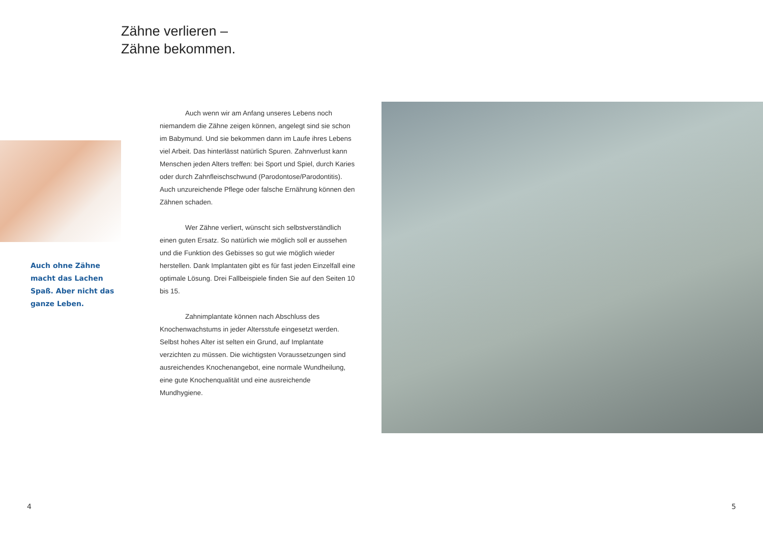Zähne verlieren –
Zähne bekommen.
Auch ohne Zähne macht das Lachen Spaß. Aber nicht das ganze Leben.
Auch wenn wir am Anfang unseres Lebens noch niemandem die Zähne zeigen können, angelegt sind sie schon im Babymund. Und sie bekommen dann im Laufe ihres Lebens viel Arbeit. Das hinterlässt natürlich Spuren. Zahnverlust kann Menschen jeden Alters treffen: bei Sport und Spiel, durch Karies oder durch Zahnfleischschwund (Parodontose/Parodontitis). Auch unzureichende Pflege oder falsche Ernährung können den Zähnen schaden.
Wer Zähne verliert, wünscht sich selbstverständlich einen guten Ersatz. So natürlich wie möglich soll er aussehen und die Funktion des Gebisses so gut wie möglich wieder herstellen. Dank Implantaten gibt es für fast jeden Einzelfall eine optimale Lösung. Drei Fallbeispiele finden Sie auf den Seiten 10 bis 15.
Zahnimplantate können nach Abschluss des Knochenwachstums in jeder Altersstufe eingesetzt werden. Selbst hohes Alter ist selten ein Grund, auf Implantate verzichten zu müssen. Die wichtigsten Voraussetzungen sind ausreichendes Knochenangebot, eine normale Wundheilung, eine gute Knochenqualität und eine ausreichende Mundhygiene.
4 5